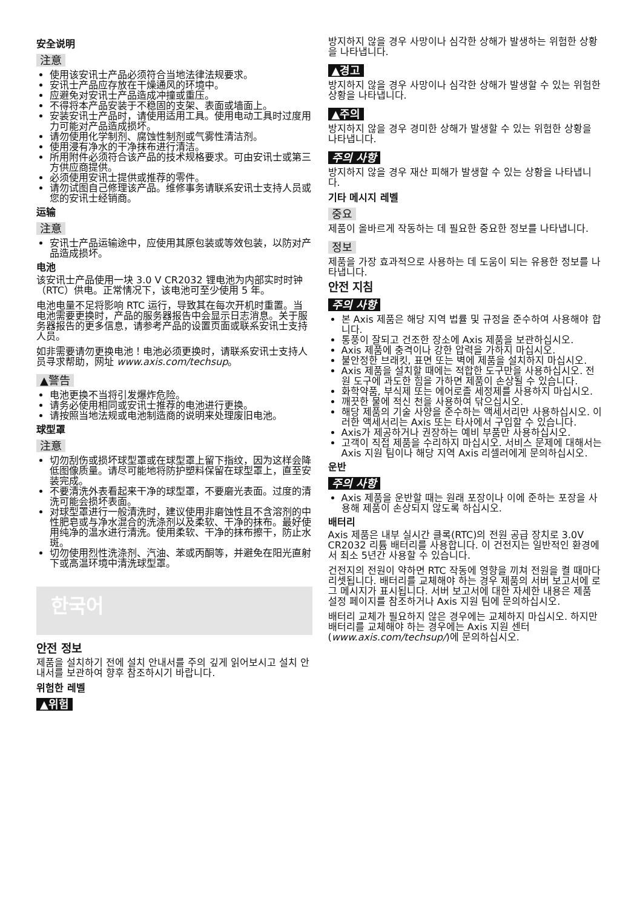安全说明
注意
使用该安讯士产品必须符合当地法律法规要求。
安讯士产品应存放在干燥通风的环境中。
应避免对安讯士产品造成冲撞或重压。
不得将本产品安装于不稳固的支架、表面或墙面上。
安装安讯士产品时，请使用适用工具。使用电动工具时过度用力可能对产品造成损坏。
请勿使用化学制剂、腐蚀性制剂或气雾性清洁剂。
使用浸有净水的干净抹布进行清洁。
所用附件必须符合该产品的技术规格要求。可由安讯士或第三方供应商提供。
必须使用安讯士提供或推荐的零件。
请勿试图自己修理该产品。维修事务请联系安讯士支持人员或您的安讯士经销商。
运输
注意
安讯士产品运输途中，应使用其原包装或等效包装，以防对产品造成损坏。
电池
该安讯士产品使用一块 3.0 V CR2032 锂电池为内部实时时钟（RTC）供电。正常情况下，该电池可至少使用 5 年。
电池电量不足将影响 RTC 运行，导致其在每次开机时重置。当电池需要更换时，产品的服务器报告中会显示日志消息。关于服务器报告的更多信息，请参考产品的设置页面或联系安讯士支持人员。
如非需要请勿更换电池！电池必须更换时，请联系安讯士支持人员寻求帮助，网址 www.axis.com/techsup。
▲警告
电池更换不当将引发爆炸危险。
请务必使用相同或安讯士推荐的电池进行更换。
请按照当地法规或电池制造商的说明来处理废旧电池。
球型罩
注意
切勿刮伤或损坏球型罩或在球型罩上留下指纹，因为这样会降低图像质量。请尽可能地将防护塑料保留在球型罩上，直至安装完成。
不要清洗外表看起来干净的球型罩，不要磨光表面。过度的清洗可能会损坏表面。
对球型罩进行一般清洗时，建议使用非磨蚀性且不含溶剂的中性肥皂或与净水混合的洗涤剂以及柔软、干净的抹布。最好使用纯净的温水进行清洗。使用柔软、干净的抹布擦干，防止水斑。
切勿使用烈性洗涤剂、汽油、苯或丙酮等，并避免在阳光直射下或高温环境中清洗球型罩。
한국어
안전 정보
제품을 설치하기 전에 설치 안내서를 주의 깊게 읽어보시고 설치 안내서를 보관하여 향후 참조하시기 바랍니다.
위험한 레벨
▲위험
방지하지 않을 경우 사망이나 심각한 상해가 발생하는 위험한 상황을 나타냅니다.
▲경고
방지하지 않을 경우 사망이나 심각한 상해가 발생할 수 있는 위험한 상황을 나타냅니다.
▲주의
방지하지 않을 경우 경미한 상해가 발생할 수 있는 위험한 상황을 나타냅니다.
주의 사항
방지하지 않을 경우 재산 피해가 발생할 수 있는 상황을 나타냅니다.
기타 메시지 레벨
중요
제품이 올바르게 작동하는 데 필요한 중요한 정보를 나타냅니다.
정보
제품을 가장 효과적으로 사용하는 데 도움이 되는 유용한 정보를 나타냅니다.
안전 지침
주의 사항
본 Axis 제품은 해당 지역 법률 및 규정을 준수하여 사용해야 합니다.
통풍이 잘되고 건조한 장소에 Axis 제품을 보관하십시오.
Axis 제품에 충격이나 강한 압력을 가하지 마십시오.
불안정한 브래킷, 표면 또는 벽에 제품을 설치하지 마십시오.
Axis 제품을 설치할 때에는 적합한 도구만을 사용하십시오. 전원 도구에 과도한 힘을 가하면 제품이 손상될 수 있습니다.
화학약품, 부식제 또는 에어로졸 세정제를 사용하지 마십시오.
깨끗한 물에 적신 천을 사용하여 닦으십시오.
해당 제품의 기술 사양을 준수하는 액세서리만 사용하십시오. 이러한 액세서리는 Axis 또는 타사에서 구입할 수 있습니다.
Axis가 제공하거나 권장하는 예비 부품만 사용하십시오.
고객이 직접 제품을 수리하지 마십시오. 서비스 문제에 대해서는 Axis 지원 팀이나 해당 지역 Axis 리셀러에게 문의하십시오.
운반
주의 사항
Axis 제품을 운반할 때는 원래 포장이나 이에 준하는 포장을 사용해 제품이 손상되지 않도록 하십시오.
배터리
Axis 제품은 내부 실시간 클록(RTC)의 전원 공급 장치로 3.0V CR2032 리튬 배터리를 사용합니다. 이 건전지는 일반적인 환경에서 최소 5년간 사용할 수 있습니다.
건전지의 전원이 약하면 RTC 작동에 영향을 끼쳐 전원을 켤 때마다 리셋됩니다. 배터리를 교체해야 하는 경우 제품의 서버 보고서에 로그 메시지가 표시됩니다. 서버 보고서에 대한 자세한 내용은 제품 설정 페이지를 참조하거나 Axis 지원 팀에 문의하십시오.
배터리 교체가 필요하지 않은 경우에는 교체하지 마십시오. 하지만 배터리를 교체해야 하는 경우에는 Axis 지원 센터(www.axis.com/techsup/)에 문의하십시오.